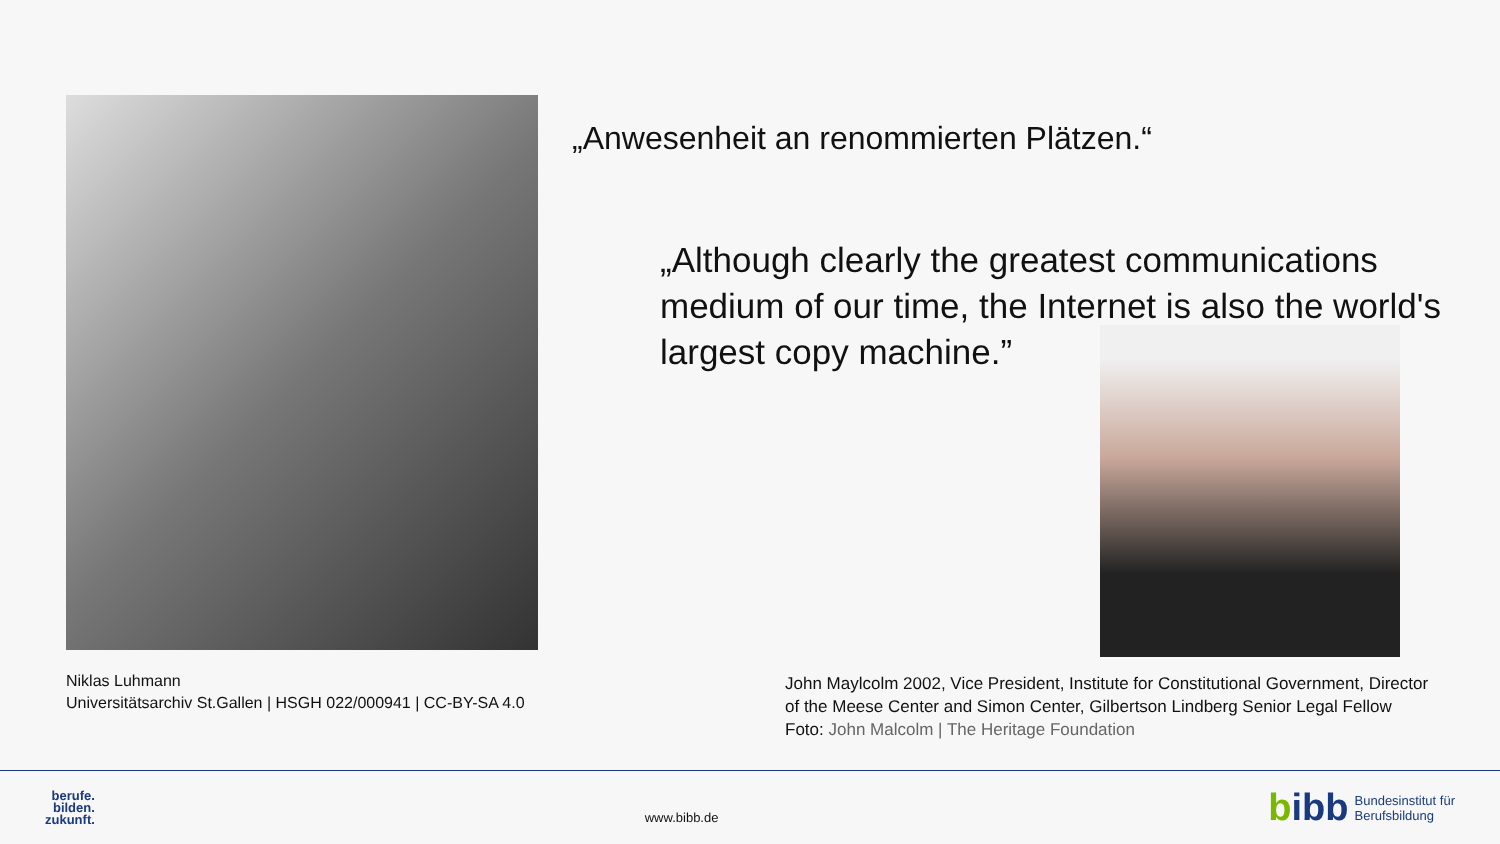Niklas Luhmann
Universitätsarchiv St.Gallen | HSGH 022/000941 | CC-BY-SA 4.0
„Anwesenheit an renommierten Plätzen.“
„Although clearly the greatest communications medium of our time, the Internet is also the world's largest copy machine.”
John Maylcolm 2002, Vice President, Institute for Constitutional Government, Director of the Meese Center and Simon Center, Gilbertson Lindberg Senior Legal Fellow
Foto: John Malcolm | The Heritage Foundation
berufe.
bilden.
zukunft.
www.bibb.de
bibb
Bundesinstitut für
Berufsbildung